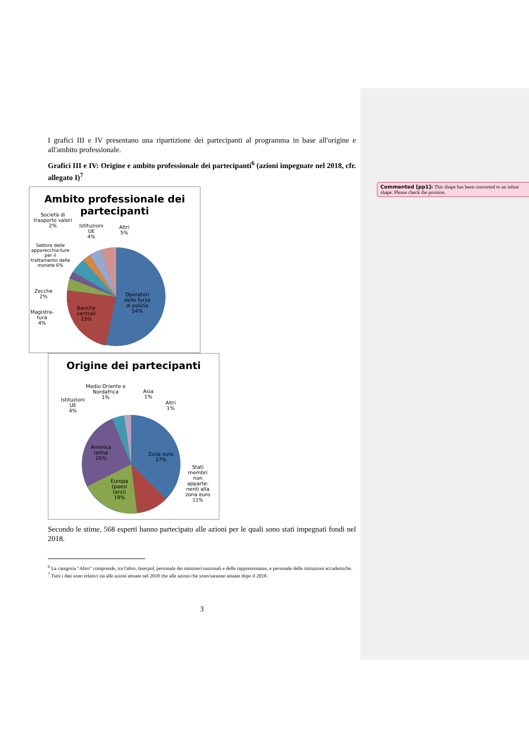Commented [pp1]: This shape has been converted to an inline shape. Please check the position.
I grafici III e IV presentano una ripartizione dei partecipanti al programma in base all'origine e all'ambito professionale.
Grafici III e IV: Origine e ambito professionale dei partecipanti<sup>6</sup> (azioni impegnate nel 2018, cfr. allegato I)<sup>7</sup>
Ambito professionale dei partecipanti
Società di trasporto valori 2%
Istituzioni
UE
4%
Altri
5%
Settore delle apparecchia-ture per il trattamento delle monete 6%
Zecche
2%
Magistra-
tura
4%
Banche
centrali
23%
Operatori
delle forze
di polizia
54%
Origine dei partecipanti
Medio Oriente e
Nordafrica
1%
Asia
1%
Altri
1%
Istituzioni
UE
4%
America
latina
26%
Zona euro
37%
Europa
(paesi
terzi)
19%
Stati
membri
non
apparte-
nenti alla
zona euro
11%
Secondo le stime, 568 esperti hanno partecipato alle azioni per le quali sono stati impegnati fondi nel 2018.
<sup>6</sup> La categoria "Altro" comprende, tra l'altro, Interpol, personale dei ministeri nazionali e delle rappresentanze, e personale delle istituzioni accademiche.
<sup>7</sup> Tutti i dati sono relativi sia alle azioni attuate nel 2018 che alle azioni che sono/saranno attuate dopo il 2018.
3